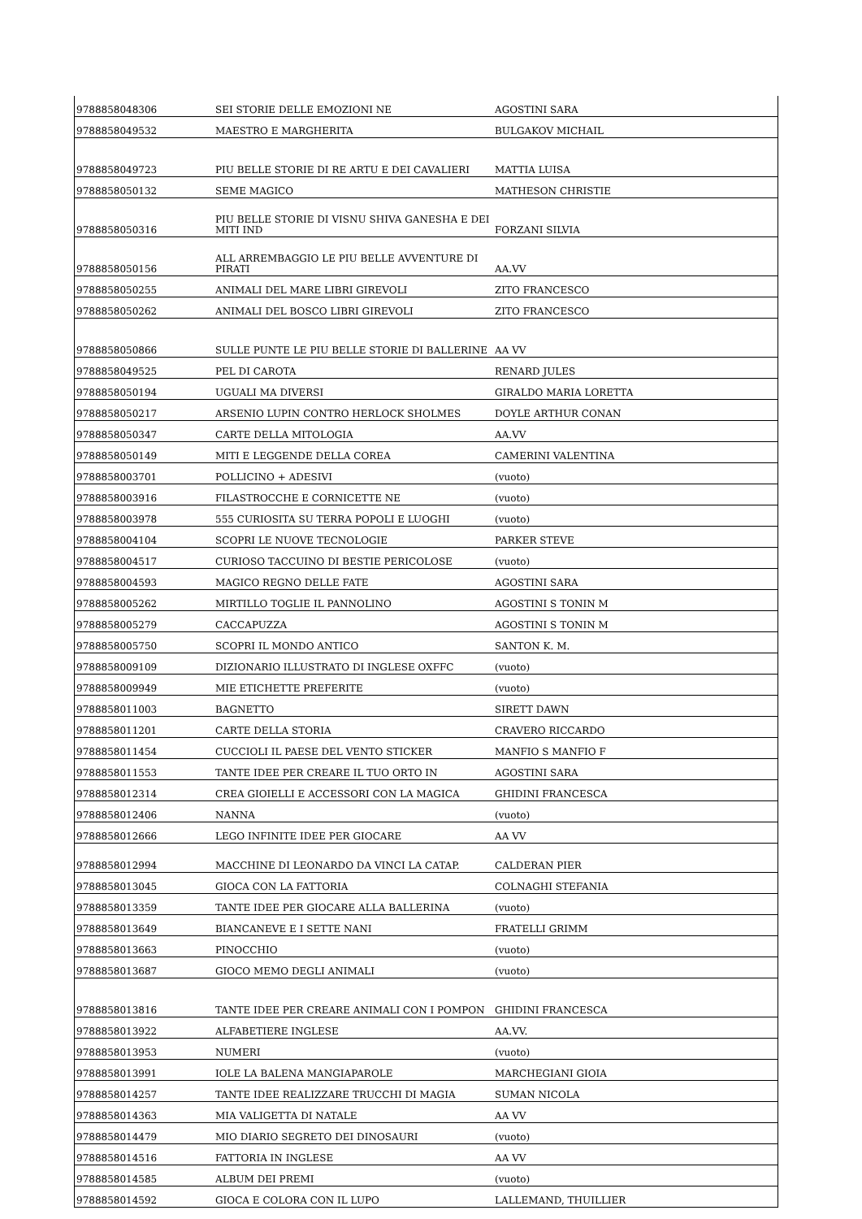| 9788858048306 | SEI STORIE DELLE EMOZIONI NE | AGOSTINI SARA |
| 9788858049532 | MAESTRO E MARGHERITA | BULGAKOV MICHAIL |
| 9788858049723 | PIU BELLE STORIE DI RE ARTU E DEI CAVALIERI | MATTIA LUISA |
| 9788858050132 | SEME MAGICO | MATHESON CHRISTIE |
| 9788858050316 | PIU BELLE STORIE DI VISNU SHIVA GANESHA E DEI MITI IND | FORZANI SILVIA |
| 9788858050156 | ALL ARREMBAGGIO LE PIU BELLE AVVENTURE DI PIRATI | AA.VV |
| 9788858050255 | ANIMALI DEL MARE LIBRI GIREVOLI | ZITO FRANCESCO |
| 9788858050262 | ANIMALI DEL BOSCO LIBRI GIREVOLI | ZITO FRANCESCO |
| 9788858050866 | SULLE PUNTE LE PIU BELLE STORIE DI BALLERINE | AA VV |
| 9788858049525 | PEL DI CAROTA | RENARD JULES |
| 9788858050194 | UGUALI MA DIVERSI | GIRALDO MARIA LORETTA |
| 9788858050217 | ARSENIO LUPIN CONTRO HERLOCK SHOLMES | DOYLE ARTHUR CONAN |
| 9788858050347 | CARTE DELLA MITOLOGIA | AA.VV |
| 9788858050149 | MITI E LEGGENDE DELLA COREA | CAMERINI VALENTINA |
| 9788858003701 | POLLICINO + ADESIVI | (vuoto) |
| 9788858003916 | FILASTROCCHE E CORNICETTE NE | (vuoto) |
| 9788858003978 | 555 CURIOSITA SU TERRA POPOLI E LUOGHI | (vuoto) |
| 9788858004104 | SCOPRI LE NUOVE TECNOLOGIE | PARKER STEVE |
| 9788858004517 | CURIOSO TACCUINO DI BESTIE PERICOLOSE | (vuoto) |
| 9788858004593 | MAGICO REGNO DELLE FATE | AGOSTINI SARA |
| 9788858005262 | MIRTILLO TOGLIE IL PANNOLINO | AGOSTINI S TONIN M |
| 9788858005279 | CACCAPUZZA | AGOSTINI S TONIN M |
| 9788858005750 | SCOPRI IL MONDO ANTICO | SANTON K. M. |
| 9788858009109 | DIZIONARIO ILLUSTRATO DI INGLESE OXFFC | (vuoto) |
| 9788858009949 | MIE ETICHETTE PREFERITE | (vuoto) |
| 9788858011003 | BAGNETTO | SIRETT DAWN |
| 9788858011201 | CARTE DELLA STORIA | CRAVERO RICCARDO |
| 9788858011454 | CUCCIOLI IL PAESE DEL VENTO STICKER | MANFIO S MANFIO F |
| 9788858011553 | TANTE IDEE PER CREARE IL TUO ORTO IN | AGOSTINI SARA |
| 9788858012314 | CREA GIOIELLI E ACCESSORI CON LA MAGICA | GHIDINI FRANCESCA |
| 9788858012406 | NANNA | (vuoto) |
| 9788858012666 | LEGO INFINITE IDEE PER GIOCARE | AA VV |
| 9788858012994 | MACCHINE DI LEONARDO DA VINCI LA CATAP. | CALDERAN PIER |
| 9788858013045 | GIOCA CON LA FATTORIA | COLNAGHI STEFANIA |
| 9788858013359 | TANTE IDEE PER GIOCARE ALLA BALLERINA | (vuoto) |
| 9788858013649 | BIANCANEVE E I SETTE NANI | FRATELLI GRIMM |
| 9788858013663 | PINOCCHIO | (vuoto) |
| 9788858013687 | GIOCO MEMO DEGLI ANIMALI | (vuoto) |
| 9788858013816 | TANTE IDEE PER CREARE ANIMALI CON I POMPON | GHIDINI FRANCESCA |
| 9788858013922 | ALFABETIERE INGLESE | AA.VV. |
| 9788858013953 | NUMERI | (vuoto) |
| 9788858013991 | IOLE LA BALENA MANGIAPAROLE | MARCHEGIANI GIOIA |
| 9788858014257 | TANTE IDEE REALIZZARE TRUCCHI DI MAGIA | SUMAN NICOLA |
| 9788858014363 | MIA VALIGETTA DI NATALE | AA VV |
| 9788858014479 | MIO DIARIO SEGRETO DEI DINOSAURI | (vuoto) |
| 9788858014516 | FATTORIA IN INGLESE | AA VV |
| 9788858014585 | ALBUM DEI PREMI | (vuoto) |
| 9788858014592 | GIOCA E COLORA CON IL LUPO | LALLEMAND, THUILLIER |